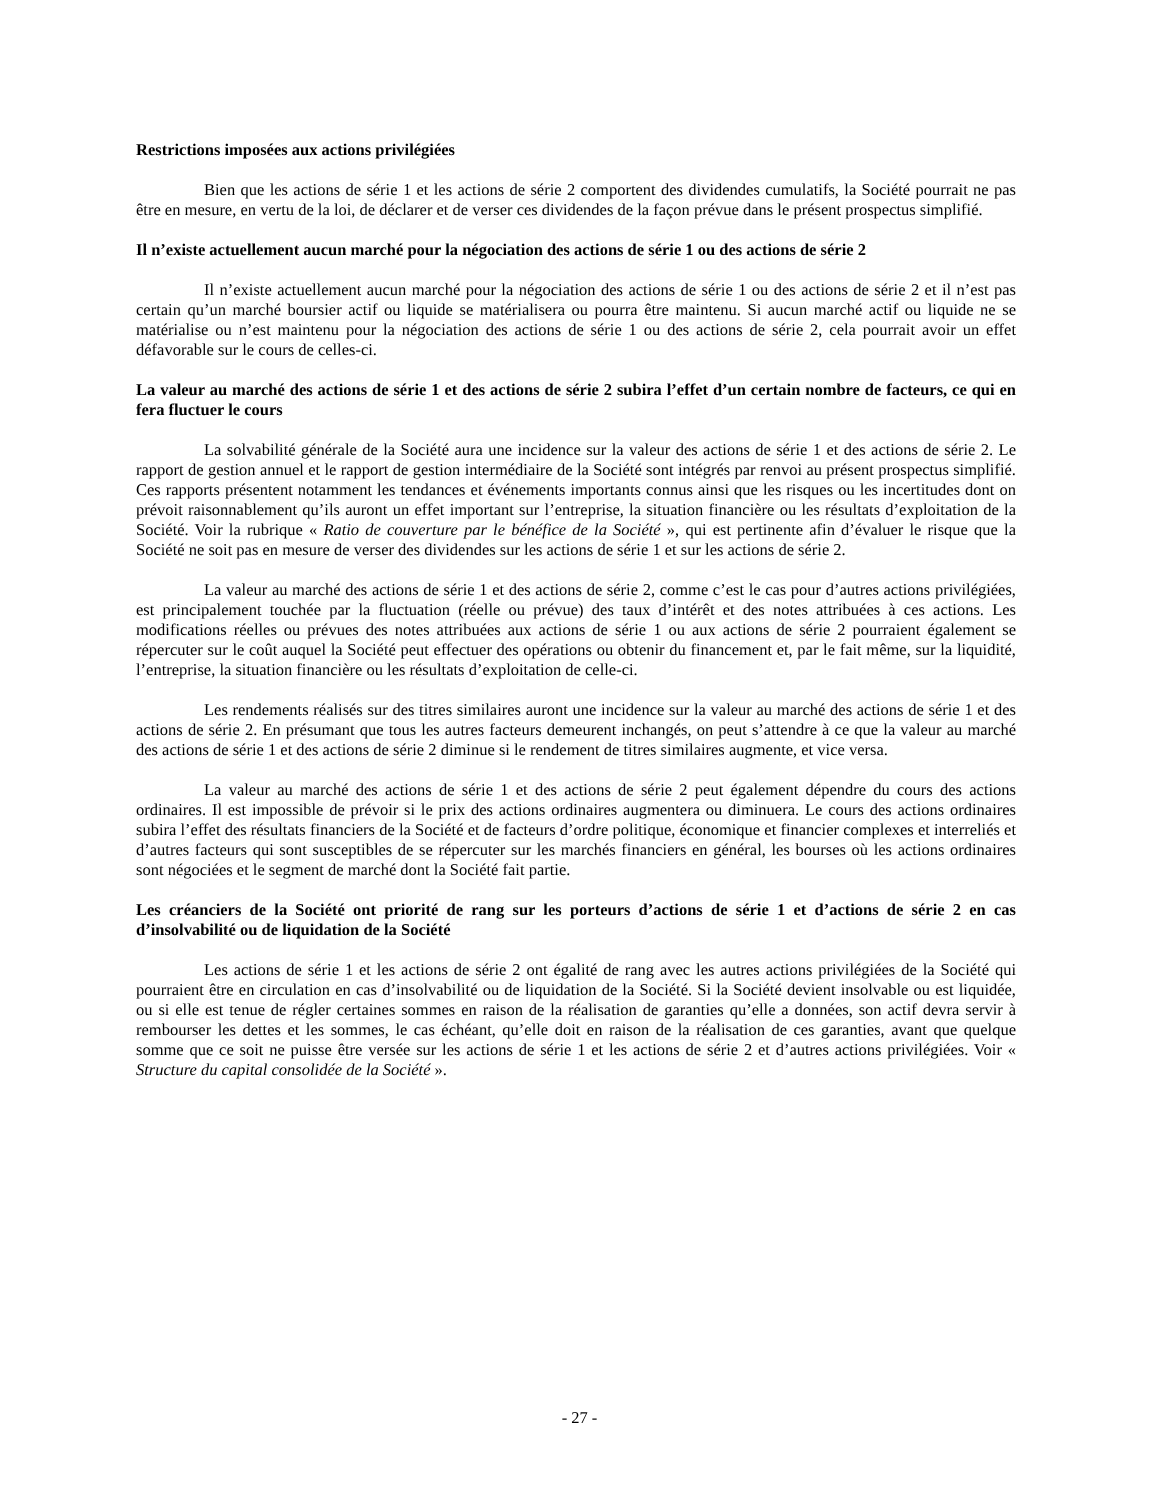Restrictions imposées aux actions privilégiées
Bien que les actions de série 1 et les actions de série 2 comportent des dividendes cumulatifs, la Société pourrait ne pas être en mesure, en vertu de la loi, de déclarer et de verser ces dividendes de la façon prévue dans le présent prospectus simplifié.
Il n’existe actuellement aucun marché pour la négociation des actions de série 1 ou des actions de série 2
Il n’existe actuellement aucun marché pour la négociation des actions de série 1 ou des actions de série 2 et il n’est pas certain qu’un marché boursier actif ou liquide se matérialisera ou pourra être maintenu. Si aucun marché actif ou liquide ne se matérialise ou n’est maintenu pour la négociation des actions de série 1 ou des actions de série 2, cela pourrait avoir un effet défavorable sur le cours de celles-ci.
La valeur au marché des actions de série 1 et des actions de série 2 subira l’effet d’un certain nombre de facteurs, ce qui en fera fluctuer le cours
La solvabilité générale de la Société aura une incidence sur la valeur des actions de série 1 et des actions de série 2. Le rapport de gestion annuel et le rapport de gestion intermédiaire de la Société sont intégrés par renvoi au présent prospectus simplifié. Ces rapports présentent notamment les tendances et événements importants connus ainsi que les risques ou les incertitudes dont on prévoit raisonnablement qu’ils auront un effet important sur l’entreprise, la situation financière ou les résultats d’exploitation de la Société. Voir la rubrique « Ratio de couverture par le bénéfice de la Société », qui est pertinente afin d’évaluer le risque que la Société ne soit pas en mesure de verser des dividendes sur les actions de série 1 et sur les actions de série 2.
La valeur au marché des actions de série 1 et des actions de série 2, comme c’est le cas pour d’autres actions privilégiées, est principalement touchée par la fluctuation (réelle ou prévue) des taux d’intérêt et des notes attribuées à ces actions. Les modifications réelles ou prévues des notes attribuées aux actions de série 1 ou aux actions de série 2 pourraient également se répercuter sur le coût auquel la Société peut effectuer des opérations ou obtenir du financement et, par le fait même, sur la liquidité, l’entreprise, la situation financière ou les résultats d’exploitation de celle-ci.
Les rendements réalisés sur des titres similaires auront une incidence sur la valeur au marché des actions de série 1 et des actions de série 2. En présumant que tous les autres facteurs demeurent inchangés, on peut s’attendre à ce que la valeur au marché des actions de série 1 et des actions de série 2 diminue si le rendement de titres similaires augmente, et vice versa.
La valeur au marché des actions de série 1 et des actions de série 2 peut également dépendre du cours des actions ordinaires. Il est impossible de prévoir si le prix des actions ordinaires augmentera ou diminuera. Le cours des actions ordinaires subira l’effet des résultats financiers de la Société et de facteurs d’ordre politique, économique et financier complexes et interreliés et d’autres facteurs qui sont susceptibles de se répercuter sur les marchés financiers en général, les bourses où les actions ordinaires sont négociées et le segment de marché dont la Société fait partie.
Les créanciers de la Société ont priorité de rang sur les porteurs d’actions de série 1 et d’actions de série 2 en cas d’insolvabilité ou de liquidation de la Société
Les actions de série 1 et les actions de série 2 ont égalité de rang avec les autres actions privilégiées de la Société qui pourraient être en circulation en cas d’insolvabilité ou de liquidation de la Société. Si la Société devient insolvable ou est liquidée, ou si elle est tenue de régler certaines sommes en raison de la réalisation de garanties qu’elle a données, son actif devra servir à rembourser les dettes et les sommes, le cas échéant, qu’elle doit en raison de la réalisation de ces garanties, avant que quelque somme que ce soit ne puisse être versée sur les actions de série 1 et les actions de série 2 et d’autres actions privilégiées. Voir « Structure du capital consolidée de la Société ».
- 27 -